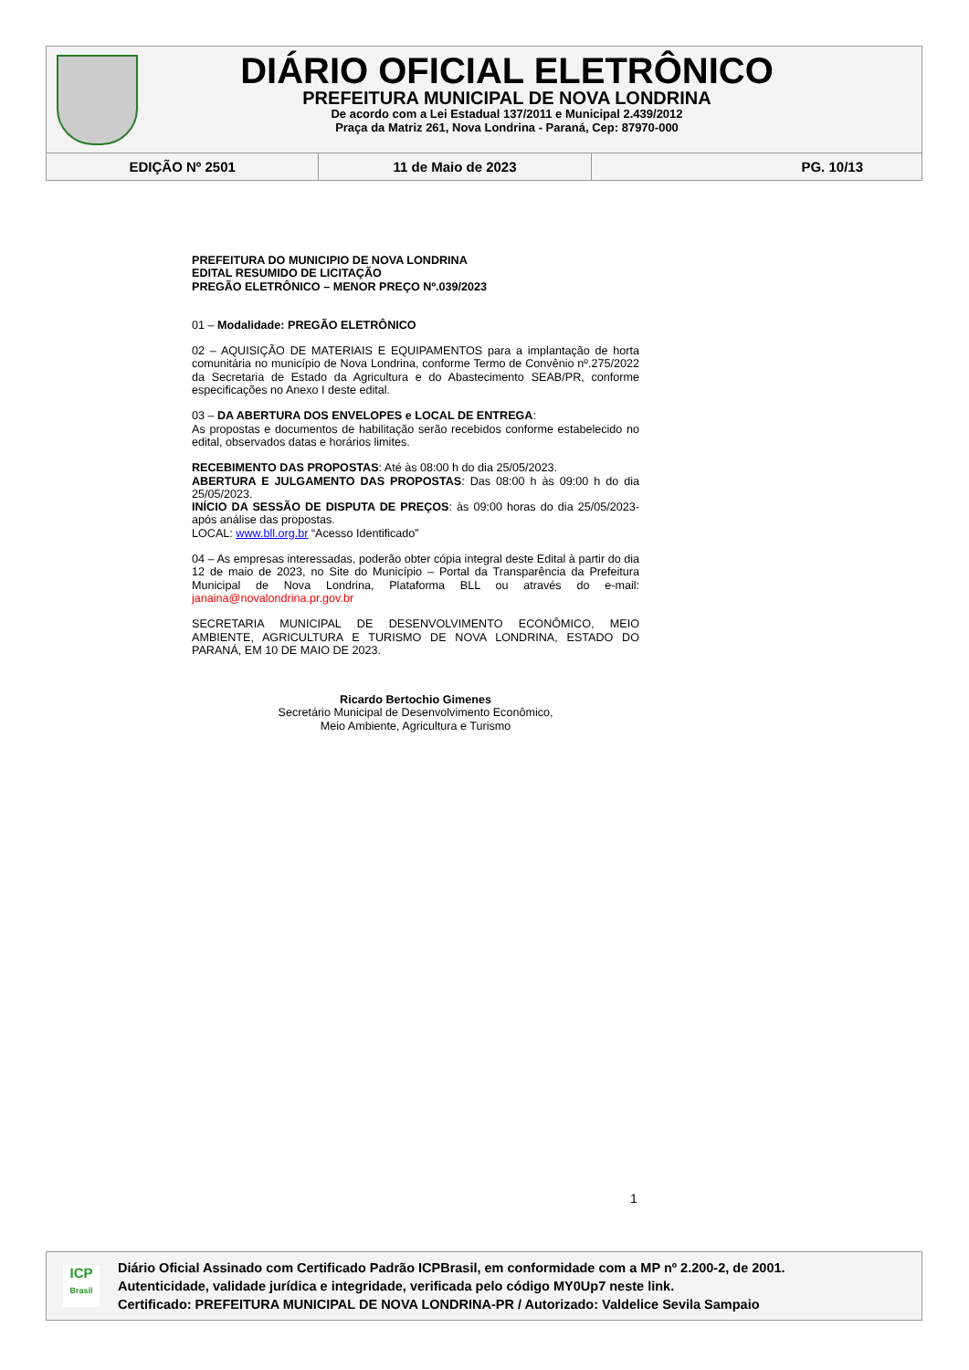DIÁRIO OFICIAL ELETRÔNICO
PREFEITURA MUNICIPAL DE NOVA LONDRINA
De acordo com a Lei Estadual 137/2011 e Municipal 2.439/2012
Praça da Matriz 261, Nova Londrina - Paraná, Cep: 87970-000
EDIÇÃO Nº 2501 11 de Maio de 2023 PG. 10/13
PREFEITURA DO MUNICIPIO DE NOVA LONDRINA
EDITAL RESUMIDO DE LICITAÇÃO
PREGÃO ELETRÔNICO – MENOR PREÇO Nº.039/2023
01 – Modalidade: PREGÃO ELETRÔNICO
02 – AQUISIÇÃO DE MATERIAIS E EQUIPAMENTOS para a implantação de horta comunitária no município de Nova Londrina, conforme Termo de Convênio nº.275/2022 da Secretaria de Estado da Agricultura e do Abastecimento SEAB/PR, conforme especificações no Anexo I deste edital.
03 – DA ABERTURA DOS ENVELOPES e LOCAL DE ENTREGA:
As propostas e documentos de habilitação serão recebidos conforme estabelecido no edital, observados datas e horários limites.
RECEBIMENTO DAS PROPOSTAS: Até às 08:00 h do dia 25/05/2023.
ABERTURA E JULGAMENTO DAS PROPOSTAS: Das 08:00 h às 09:00 h do dia 25/05/2023.
INÍCIO DA SESSÃO DE DISPUTA DE PREÇOS: às 09:00 horas do dia 25/05/2023- após análise das propostas.
LOCAL: www.bll.org.br “Acesso Identificado”
04 – As empresas interessadas, poderão obter cópia integral deste Edital à partir do dia 12 de maio de 2023, no Site do Município – Portal da Transparência da Prefeitura Municipal de Nova Londrina, Plataforma BLL ou através do e-mail: janaina@novalondrina.pr.gov.br
SECRETARIA MUNICIPAL DE DESENVOLVIMENTO ECONÔMICO, MEIO AMBIENTE, AGRICULTURA E TURISMO DE NOVA LONDRINA, ESTADO DO PARANÁ, EM 10 DE MAIO DE 2023.
Ricardo Bertochio Gimenes
Secretário Municipal de Desenvolvimento Econômico,
Meio Ambiente, Agricultura e Turismo
1
ICP
Brasil
Diário Oficial Assinado com Certificado Padrão ICPBrasil, em conformidade com a MP nº 2.200-2, de 2001.
Autenticidade, validade jurídica e integridade, verificada pelo código MY0Up7 neste link.
Certificado: PREFEITURA MUNICIPAL DE NOVA LONDRINA-PR / Autorizado: Valdelice Sevila Sampaio